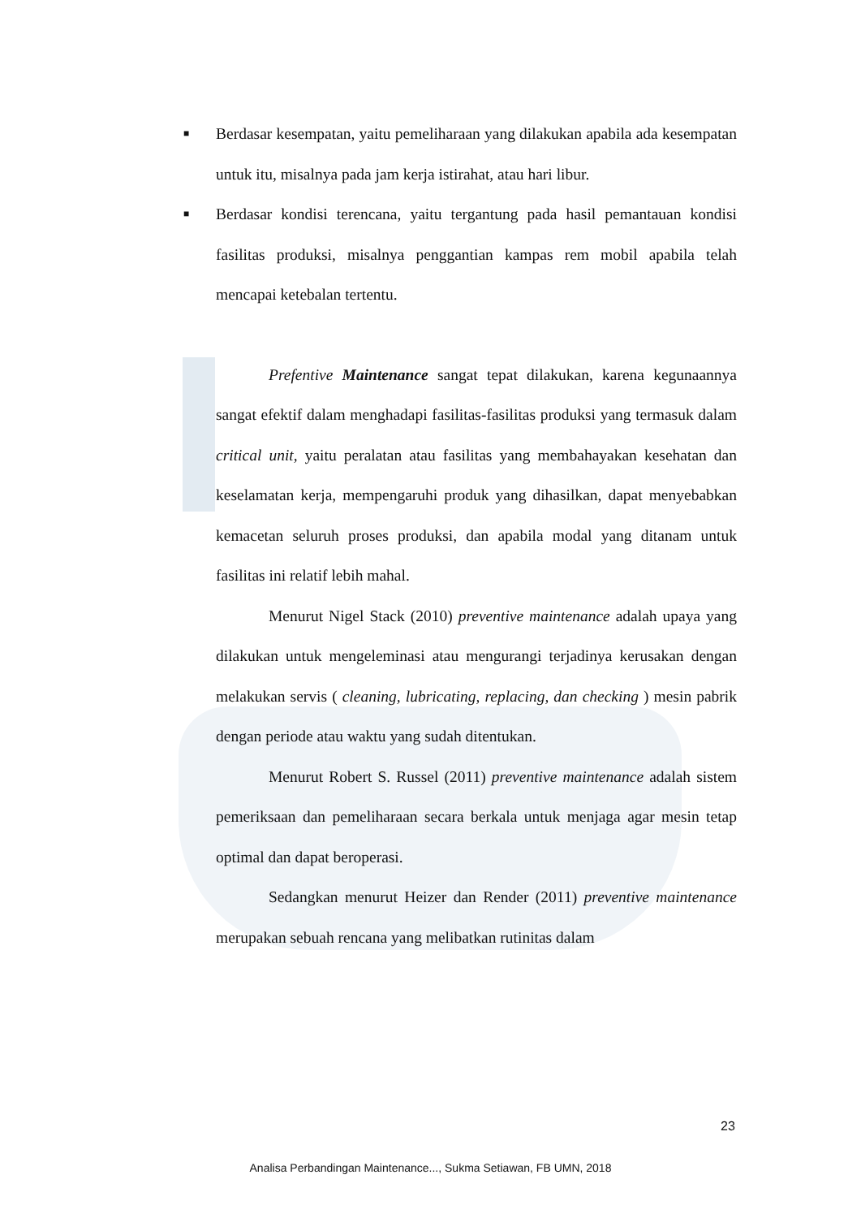■ Berdasar kesempatan, yaitu pemeliharaan yang dilakukan apabila ada kesempatan untuk itu, misalnya pada jam kerja istirahat, atau hari libur.
■ Berdasar kondisi terencana, yaitu tergantung pada hasil pemantauan kondisi fasilitas produksi, misalnya penggantian kampas rem mobil apabila telah mencapai ketebalan tertentu.
Prefentive Maintenance sangat tepat dilakukan, karena kegunaannya sangat efektif dalam menghadapi fasilitas-fasilitas produksi yang termasuk dalam critical unit, yaitu peralatan atau fasilitas yang membahayakan kesehatan dan keselamatan kerja, mempengaruhi produk yang dihasilkan, dapat menyebabkan kemacetan seluruh proses produksi, dan apabila modal yang ditanam untuk fasilitas ini relatif lebih mahal.
Menurut Nigel Stack (2010) preventive maintenance adalah upaya yang dilakukan untuk mengeleminasi atau mengurangi terjadinya kerusakan dengan melakukan servis ( cleaning, lubricating, replacing, dan checking ) mesin pabrik dengan periode atau waktu yang sudah ditentukan.
Menurut Robert S. Russel (2011) preventive maintenance adalah sistem pemeriksaan dan pemeliharaan secara berkala untuk menjaga agar mesin tetap optimal dan dapat beroperasi.
Sedangkan menurut Heizer dan Render (2011) preventive maintenance merupakan sebuah rencana yang melibatkan rutinitas dalam
23
Analisa Perbandingan Maintenance..., Sukma Setiawan, FB UMN, 2018